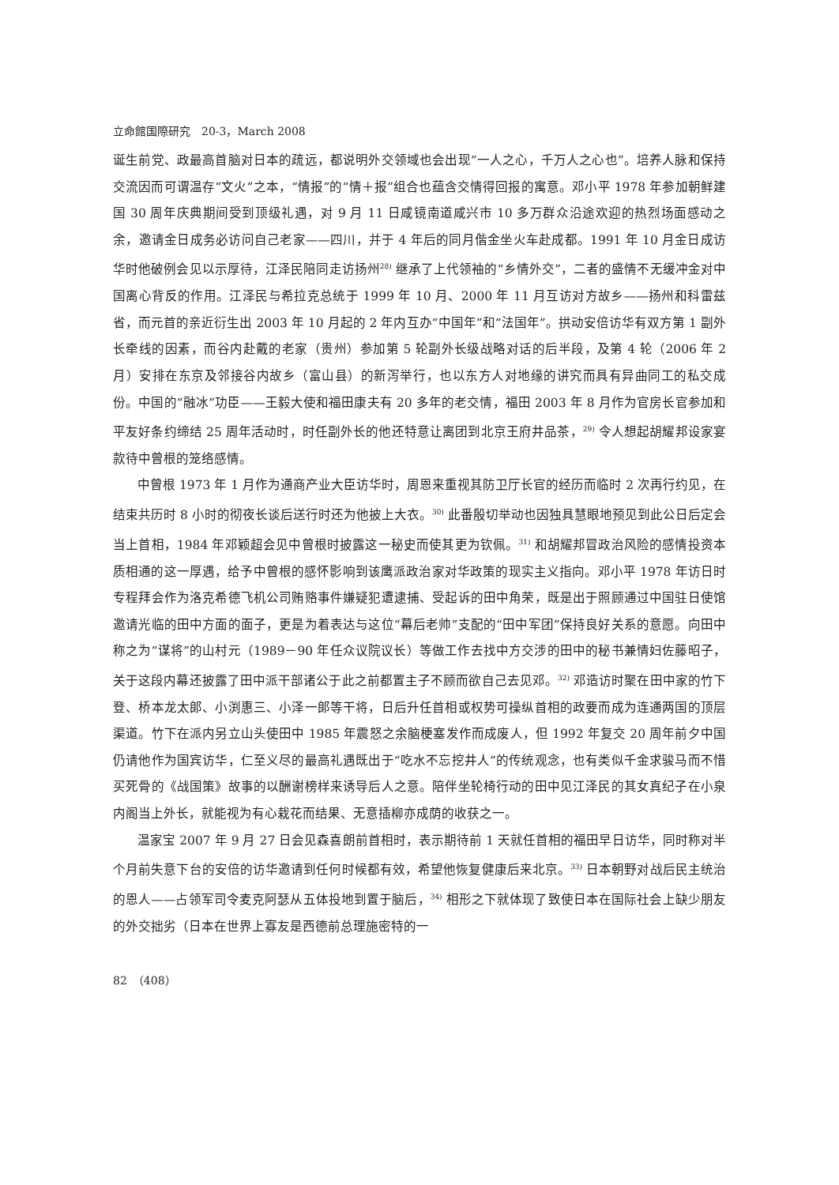立命館国際研究　20-3，March 2008
诞生前党、政最高首脑对日本的疏远，都说明外交领域也会出现“一人之心，千万人之心也”。培养人脉和保持交流因而可谓温存“文火”之本，“情报”的“情＋报”组合也蕴含交情得回报的寓意。邓小平 1978 年参加朝鲜建国 30 周年庆典期间受到顶级礼遇，对 9 月 11 日咸镜南道咸兴市 10 多万群众沿途欢迎的热烈场面感动之余，邀请金日成务必访问自己老家——四川，并于 4 年后的同月偕金坐火车赴成都。1991 年 10 月金日成访华时他破例会见以示厚待，江泽民陪同走访扬州<sup>28)</sup> 继承了上代领袖的“乡情外交”，二者的盛情不无缓冲金对中国离心背反的作用。江泽民与希拉克总统于 1999 年 10 月、2000 年 11 月互访对方故乡——扬州和科雷兹省，而元首的亲近衍生出 2003 年 10 月起的 2 年内互办“中国年”和“法国年”。拱动安倍访华有双方第 1 副外长牵线的因素，而谷内赴戴的老家（贵州）参加第 5 轮副外长级战略对话的后半段，及第 4 轮（2006 年 2 月）安排在东京及邻接谷内故乡（富山县）的新泻举行，也以东方人对地缘的讲究而具有异曲同工的私交成份。中国的“融冰”功臣——王毅大使和福田康夫有 20 多年的老交情，福田 2003 年 8 月作为官房长官参加和平友好条约缔结 25 周年活动时，时任副外长的他还特意让离团到北京王府井品茶，<sup>29)</sup> 令人想起胡耀邦设家宴款待中曾根的笼络感情。
中曾根 1973 年 1 月作为通商产业大臣访华时，周恩来重视其防卫厅长官的经历而临时 2 次再行约见，在结束共历时 8 小时的彻夜长谈后送行时还为他披上大衣。<sup>30)</sup> 此番殷切举动也因独具慧眼地预见到此公日后定会当上首相，1984 年邓颖超会见中曾根时披露这一秘史而使其更为钦佩。<sup>31)</sup> 和胡耀邦冒政治风险的感情投资本质相通的这一厚遇，给予中曾根的感怀影响到该鹰派政治家对华政策的现实主义指向。邓小平 1978 年访日时专程拜会作为洛克希德飞机公司贿赂事件嫌疑犯遭逮捕、受起诉的田中角荣，既是出于照顾通过中国驻日使馆邀请光临的田中方面的面子，更是为着表达与这位“幕后老帅”支配的“田中军团”保持良好关系的意愿。向田中称之为“谋将”的山村元（1989－90 年任众议院议长）等做工作去找中方交涉的田中的秘书兼情妇佐藤昭子，关于这段内幕还披露了田中派干部诸公于此之前都置主子不顾而欲自己去见邓。<sup>32)</sup> 邓造访时聚在田中家的竹下登、桥本龙太郎、小渕惠三、小泽一郎等干将，日后升任首相或权势可操纵首相的政要而成为连通两国的顶层渠道。竹下在派内另立山头使田中 1985 年震怒之余脑梗塞发作而成废人，但 1992 年复交 20 周年前夕中国仍请他作为国宾访华，仁至义尽的最高礼遇既出于“吃水不忘挖井人”的传统观念，也有类似千金求骏马而不惜买死骨的《战国策》故事的以酬谢榜样来诱导后人之意。陪伴坐轮椅行动的田中见江泽民的其女真纪子在小泉内阁当上外长，就能视为有心栽花而结果、无意插柳亦成荫的收获之一。
温家宝 2007 年 9 月 27 日会见森喜朗前首相时，表示期待前 1 天就任首相的福田早日访华，同时称对半个月前失意下台的安倍的访华邀请到任何时候都有效，希望他恢复健康后来北京。<sup>33)</sup> 日本朝野对战后民主统治的恩人——占领军司令麦克阿瑟从五体投地到置于脑后，<sup>34)</sup> 相形之下就体现了致使日本在国际社会上缺少朋友的外交拙劣（日本在世界上寡友是西德前总理施密特的一
82　（408）